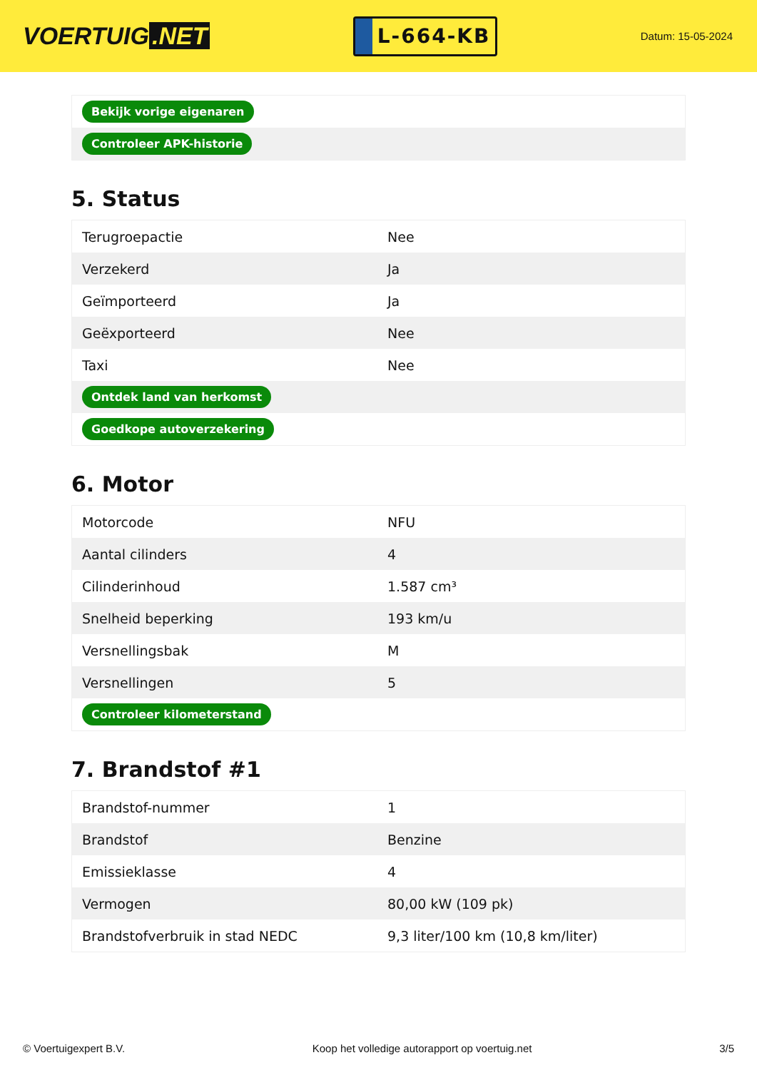VOERTUIG.NET
L-664-KB
Datum: 15-05-2024
| Bekijk vorige eigenaren |
| Controleer APK-historie |
5. Status
| Terugroepactie | Nee |
| Verzekerd | Ja |
| Geïmporteerd | Ja |
| Geëxporteerd | Nee |
| Taxi | Nee |
| Ontdek land van herkomst | |
| Goedkope autoverzekering | |
6. Motor
| Motorcode | NFU |
| Aantal cilinders | 4 |
| Cilinderinhoud | 1.587 cm³ |
| Snelheid beperking | 193 km/u |
| Versnellingsbak | M |
| Versnellingen | 5 |
| Controleer kilometerstand | |
7. Brandstof #1
| Brandstof-nummer | 1 |
| Brandstof | Benzine |
| Emissieklasse | 4 |
| Vermogen | 80,00 kW (109 pk) |
| Brandstofverbruik in stad NEDC | 9,3 liter/100 km (10,8 km/liter) |
© Voertuigexpert B.V. Koop het volledige autorapport op voertuig.net 3/5